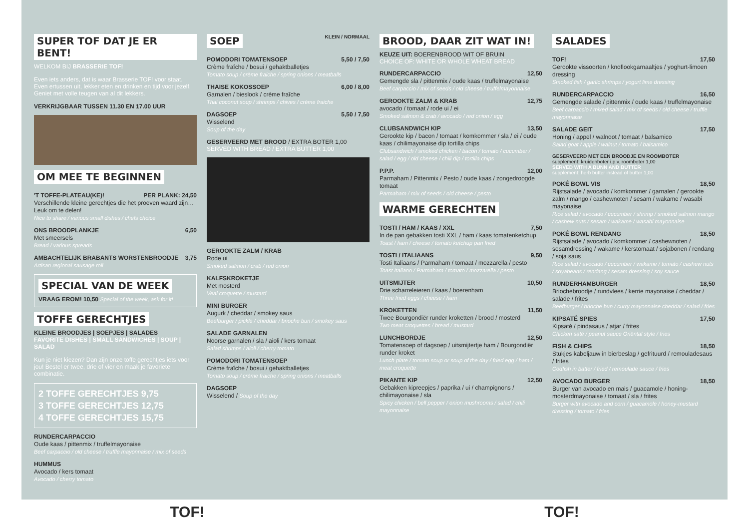SUPER TOF DAT JE ER BENT!
WELKOM BIJ BRASSERIE TOF!
Even iets anders, dat is waar Brasserie TOF! voor staat. Even ertussen uit, lekker eten en drinken en tijd voor jezelf. Geniet met volle teugen van al dit lekkers.
VERKRIJGBAAR TUSSEN 11.30 EN 17.00 UUR
OM MEE TE BEGINNEN
'T TOFFE-PLATEAU(KE)! PER PLANK: 24,50
Verschillende kleine gerechtjes die het proeven waard zijn… Leuk om te delen!
Nice to share / various small dishes / chefs choice
ONS BROODPLANKJE 6,50
Met smeersels
Bread / various spreads
AMBACHTELIJK BRABANTS WORSTENBROODJE 3,75
Artisan regional sausage roll
SPECIAL VAN DE WEEK
VRAAG EROM! 10,50 Special of the week, ask for it!
TOFFE GERECHTJES
KLEINE BROODJES | SOEPJES | SALADES
FAVORITE DISHES | SMALL SANDWICHES | SOUP | SALAD
Kun je niet kiezen? Dan zijn onze toffe gerechtjes iets voor jou! Bestel er twee, drie of vier en maak je favoriete combinatie.
2 TOFFE GERECHTJES 9,75
3 TOFFE GERECHTJES 12,75
4 TOFFE GERECHTJES 15,75
RUNDERCARPACCIO
Oude kaas / pittenmix / truffelmayonaise
Beef carpaccio / old cheese / truffle mayonnaise / mix of seeds
HUMMUS
Avocado / kers tomaat
Avocado / cherry tomato
SOEP
KLEIN / NORMAAL
POMODORI TOMATENSOEP 5,50 / 7,50
Crème fraîche / bosui / gehaktballetjes
Tomato soup / crème fraiche / spring onions / meatballs
THAISE KOKOSSOEP 6,00 / 8,00
Garnalen / bieslook / crème fraîche
Thai coconut soup / shrimps / chives / crème fraiche
DAGSOEP 5,50 / 7,50
Wisselend
Soup of the day
GESERVEERD MET BROOD / EXTRA BOTER 1,00
SERVED WITH BREAD / EXTRA BUTTER 1,00
GEROOKTE ZALM / KRAB
Rode ui
Smoked salmon / crab / red onion
KALFSKROKETJE
Met mosterd
Veal croquette / mustard
MINI BURGER
Augurk / cheddar / smokey saus
Beefburger / pickle / cheddar / brioche bun / smokey saus
SALADE GARNALEN
Noorse garnalen / sla / aioli / kers tomaat
Salad shrimps / aioli / cherry tomato
POMODORI TOMATENSOEP
Crème fraîche / bosui / gehaktballetjes
Tomato soup / crème fraiche / spring onions / meatballs
DAGSOEP
Wisselend / Soup of the day
BROOD, DAAR ZIT WAT IN!
KEUZE UIT: BOERENBROOD WIT OF BRUIN
CHOICE OF: WHITE OR WHOLE WHEAT BREAD
RUNDERCARPACCIO 12,50
Gemengde sla / pittenmix / oude kaas / truffelmayonaise
Beef carpaccio / mix of seeds / old cheese / truffelmayonnaise
GEROOKTE ZALM & KRAB 12,75
avocado / tomaat / rode ui / ei
Smoked salmon & crab / avocado / red onion / egg
CLUBSANDWICH KIP 13,50
Gerookte kip / bacon / tomaat / komkommer / sla / ei / oude kaas / chilimayonaise dip tortilla chips
Clubsandwich / smoked chicken / bacon / tomato / cucumber / salad / egg / old cheese / chili dip / tortilla chips
P.P.P. 12,00
Parmaham / Pittenmix / Pesto / oude kaas / zongedroogde tomaat
Parmaham / mix of seeds / old cheese / pesto
WARME GERECHTEN
TOSTI / HAM / KAAS / XXL 7,50
In de pan gebakken tosti XXL / ham / kaas tomatenketchup
Toast / ham / cheese / tomato ketchup pan fried
TOSTI / ITALIAANS 9,50
Tosti Italiaans / Parmaham / tomaat / mozzarella / pesto
Toast Italiano / Parmaham / tomato / mozzarella / pesto
UITSMIJTER 10,50
Drie scharreleieren / kaas / boerenham
Three fried eggs / cheese / ham
KROKETTEN 11,50
Twee Bourgondiër runder kroketten / brood / mosterd
Two meat croquettes / bread / mustard
LUNCHBORDJE 12,50
Tomatensoep of dagsoep / uitsmijtertje ham / Bourgondiër runder kroket
Lunch plate / tomato soup or soup of the day / fried egg / ham / meat croquette
PIKANTE KIP 12,50
Gebakken kipreepjes / paprika / ui / champignons / chilimayonaise / sla
Spicy chicken / bell pepper / onion mushrooms / salad / chili mayonnaise
SALADES
TOF! 17,50
Gerookte vissoorten / knoflookgarnaaltjes / yoghurt-limoen dressing
Smoked fish / garlic shrimps / yogurt lime dressing
RUNDERCARPACCIO 16,50
Gemengde salade / pittenmix / oude kaas / truffelmayonaise
Beef carpaccio / mixed salad / mix of seeds / old cheese / truffle mayonnaise
SALADE GEIT 17,50
Honing / appel / walnoot / tomaat / balsamico
Salad goat / apple / walnut / tomato / balsamico
GESERVEERD MET EEN BROODJE EN ROOMBOTER
supplement: kruidenboter i.p.v. roomboter 1,00
SERVED WITH A BUNN AND BUTTER
supplement: herb butter instead of butter 1,00
POKÉ BOWL VIS 18,50
Rijstsalade / avocado / komkommer / garnalen / gerookte zalm / mango / cashewnoten / sesam / wakame / wasabi mayonaise
Rice salad / avocado / cucumber / shrimp / smoked salmon mango / cashew nuts / sesam / wakame / wasabi mayonnaise
POKÉ BOWL RENDANG 18,50
Rijstsalade / avocado / komkommer / cashewnoten / sesamdressing / wakame / kerstomaat / sojabonen / rendang / soja saus
Rice salad / avocado / cucumber / wakame / tomato / cashew nuts / soyabeans / rendang / sesam dressing / soy sauce
RUNDERHAMBURGER 18,50
Briochebroodje / rundvlees / kerrie mayonaise / cheddar / salade / frites
Beefburger / brioche bun / curry mayonnaise cheddar / salad / fries
KIPSATÉ SPIES 17,50
Kipsaté / pindasaus / atjar / frites
Chicken saté / peanut sauce Oriëntal style / fries
FISH & CHIPS 18,50
Stukjes kabeljauw in bierbeslag / gefrituurd / remouladesaus / frites
Codfish in batter / fried / remoulade sauce / fries
AVOCADO BURGER 18,50
Burger van avocado en mais / guacamole / honing-mosterdmayonaise / tomaat / sla / frites
Burger with avocado and corn / guacamole / honey-mustard dressing / tomato / fries
TOF! TOF!